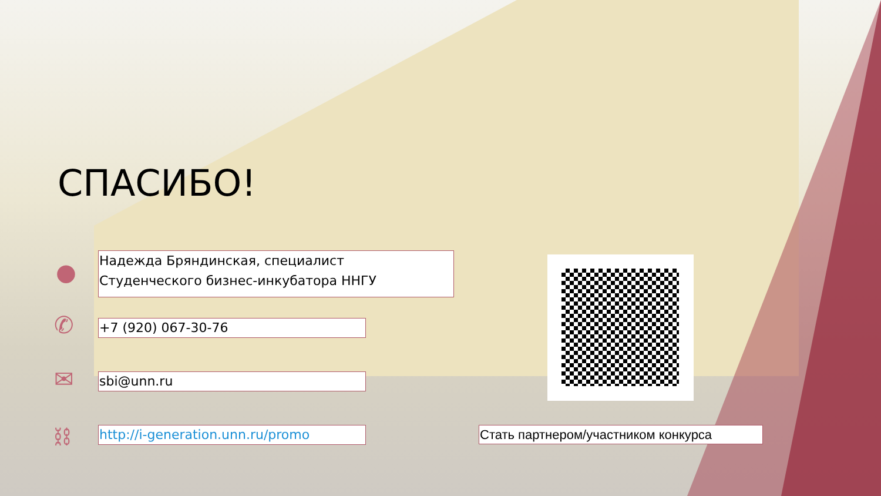СПАСИБО!
●
Надежда Бряндинская, специалист
Студенческого бизнес-инкубатора ННГУ
✆ +7 (920) 067-30-76
✉ sbi@unn.ru
⛓ http://i-generation.unn.ru/promo Стать партнером/участником конкурса